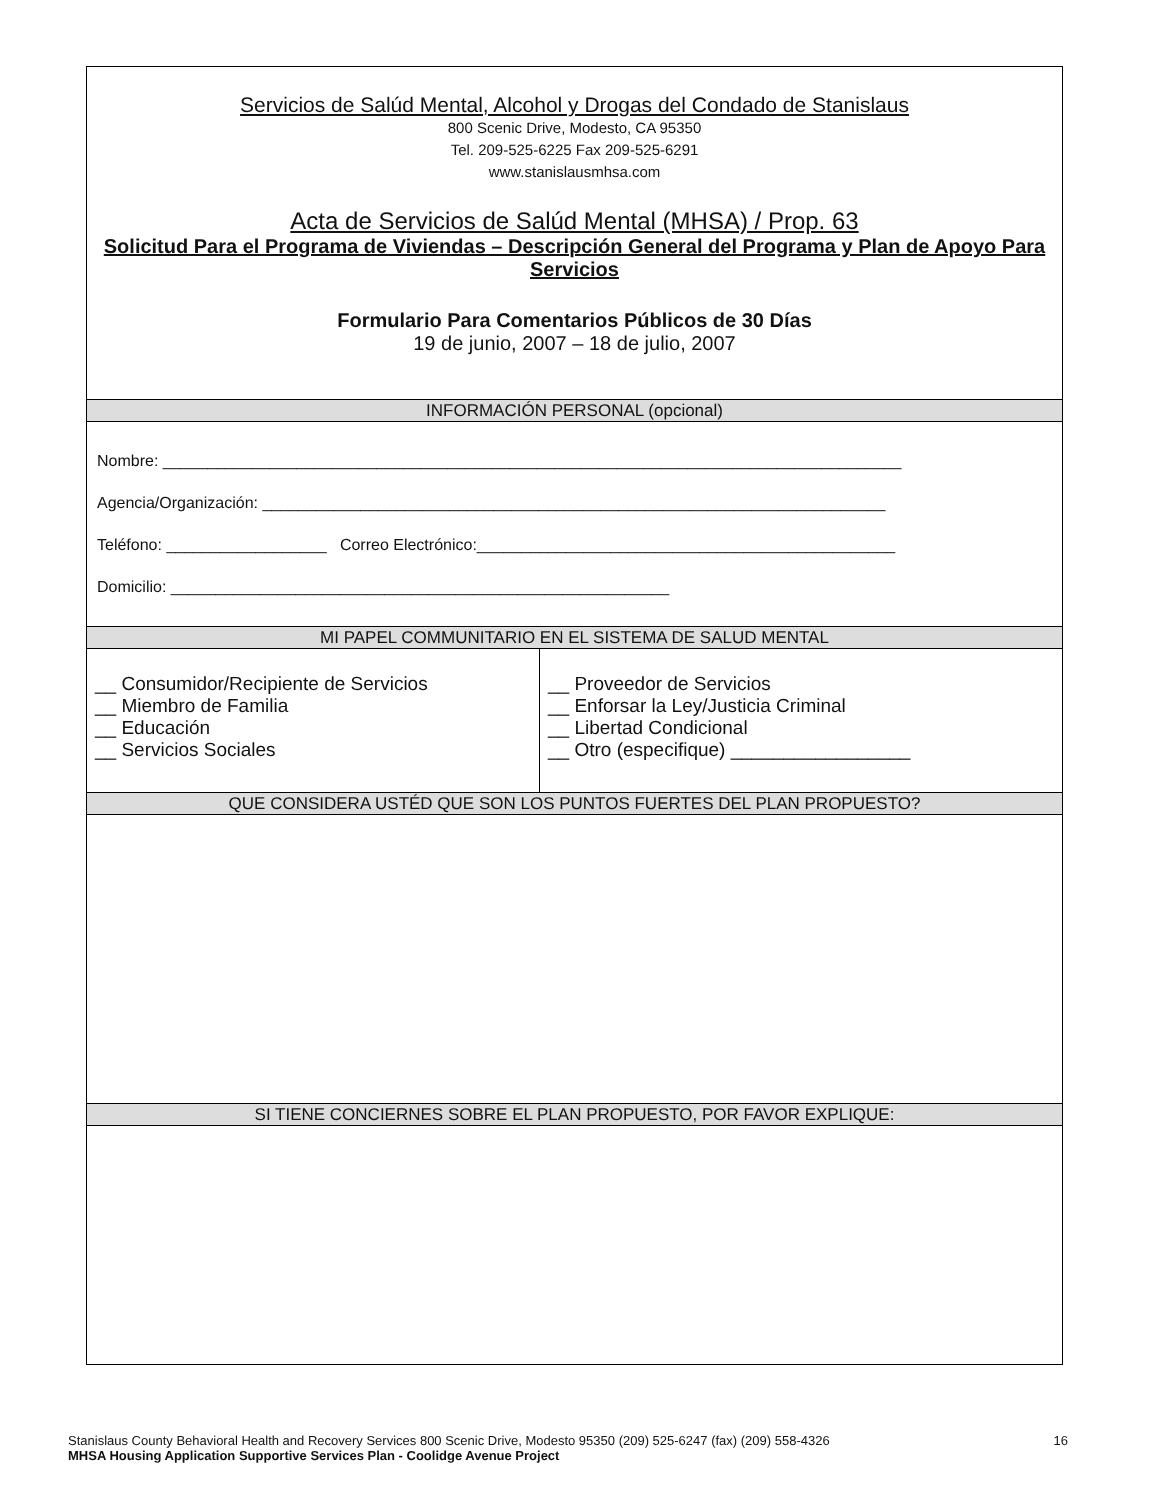Servicios de Salúd Mental, Alcohol y Drogas del Condado de Stanislaus
800 Scenic Drive, Modesto, CA 95350
Tel. 209-525-6225 Fax 209-525-6291
www.stanislausmhsa.com
Acta de Servicios de Salúd Mental (MHSA) / Prop. 63
Solicitud Para el Programa de Viviendas – Descripción General del Programa y Plan de Apoyo Para Servicios
Formulario Para Comentarios Públicos de 30 Días
19 de junio, 2007 – 18 de julio, 2007
INFORMACIÓN PERSONAL (opcional)
Nombre: ___________________________________________________________________________________
Agencia/Organización: ______________________________________________________________________
Teléfono: __________________ Correo Electrónico:_______________________________________________
Domicilio: ________________________________________________________
MI PAPEL COMMUNITARIO EN EL SISTEMA DE SALUD MENTAL
__ Consumidor/Recipiente de Servicios
__ Miembro de Familia
__ Educación
__ Servicios Sociales
__ Proveedor de Servicios
__ Enforsar la Ley/Justicia Criminal
__ Libertad Condicional
__ Otro (especifique) _________________
QUE CONSIDERA USTÉD QUE SON LOS PUNTOS FUERTES DEL PLAN PROPUESTO?
SI TIENE CONCIERNES SOBRE EL PLAN PROPUESTO, POR FAVOR EXPLIQUE:
Stanislaus County Behavioral Health and Recovery Services 800 Scenic Drive, Modesto 95350 (209) 525-6247 (fax) (209) 558-4326 16
MHSA Housing Application Supportive Services Plan - Coolidge Avenue Project